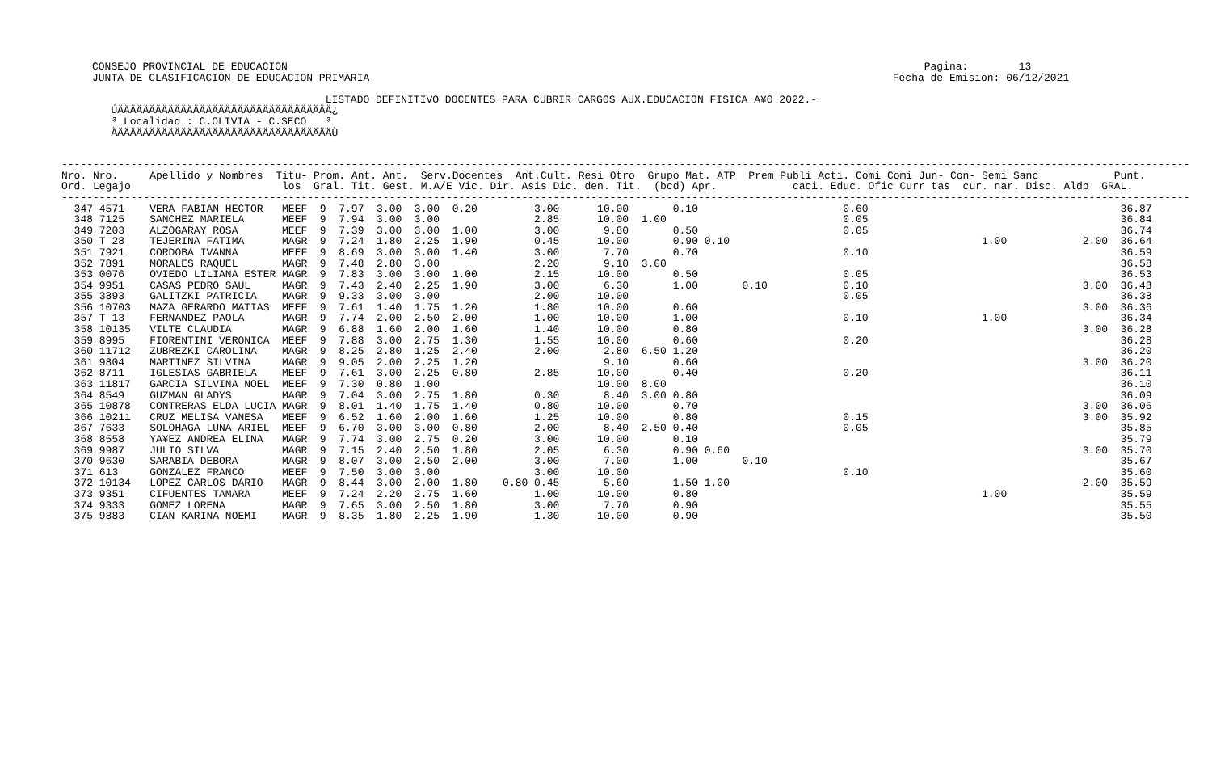CONSEJO PROVINCIAL DE EDUCACION                                                                                                     Pagina:        13
JUNTA DE CLASIFICACION DE EDUCACION PRIMARIA                                                                                   Fecha de Emision: 06/12/2021

                                     LISTADO DEFINITIVO DOCENTES PARA CUBRIR CARGOS AUX.EDUCACION FISICA A¥O 2022.-
   ÚÄÄÄÄÄÄÄÄÄÄÄÄÄÄÄÄÄÄÄÄÄÄÄÄÄÄÄÄÄÄÄÄÄÄ¿
   ³ Localidad : C.OLIVIA - C.SECO   ³
   ÀÄÄÄÄÄÄÄÄÄÄÄÄÄÄÄÄÄÄÄÄÄÄÄÄÄÄÄÄÄÄÄÄÄÄÙ
-----------------------------------------------------------------------------------------------------------------------------------------------------------------------------------
Nro. Nro.     Apellido y Nombres  Titu- Prom. Ant. Ant.  Serv.Docentes  Ant.Cult. Resi Otro  Grupo Mat. ATP  Prem Publi Acti. Comi Comi Jun- Con- Semi Sanc            Punt.
Ord. Legajo                        los  Gral. Tit. Gest. M.A/E Vic. Dir. Asis Dic. den. Tit.  (bcd) Apr.            caci. Educ. Ofic Curr tas  cur. nar. Disc. Aldp  GRAL.
-----------------------------------------------------------------------------------------------------------------------------------------------------------------------------------
  347 4571    VERA FABIAN HECTOR   MEEF  9  7.97  3.00  3.00  0.20         3.00      10.00       0.10                       0.60                                        36.87
  348 7125    SANCHEZ MARIELA      MEEF  9  7.94  3.00  3.00               2.85      10.00  1.00                            0.05                                        36.84
  349 7203    ALZOGARAY ROSA       MEEF  9  7.39  3.00  3.00  1.00         3.00       9.80       0.50                       0.05                                        36.74
  350 T 28    TEJERINA FATIMA      MAGR  9  7.24  1.80  2.25  1.90         0.45      10.00       0.90 0.10                                        1.00            2.00  36.64
  351 7921    CORDOBA IVANNA       MEEF  9  8.69  3.00  3.00  1.40         3.00       7.70       0.70                       0.10                                        36.59
  352 7891    MORALES RAQUEL       MAGR  9  7.48  2.80  3.00               2.20       9.10  3.00                                                                        36.58
  353 0076    OVIEDO LILIANA ESTER MAGR  9  7.83  3.00  3.00  1.00         2.15      10.00       0.50                       0.05                                        36.53
  354 9951    CASAS PEDRO SAUL     MAGR  9  7.43  2.40  2.25  1.90         3.00       6.30       1.00       0.10            0.10                                  3.00  36.48
  355 3893    GALITZKI PATRICIA    MAGR  9  9.33  3.00  3.00               2.00      10.00                                  0.05                                        36.38
  356 10703   MAZA GERARDO MATIAS  MEEF  9  7.61  1.40  1.75  1.20         1.80      10.00       0.60                                                             3.00  36.36
  357 T 13    FERNANDEZ PAOLA      MAGR  9  7.74  2.00  2.50  2.00         1.00      10.00       1.00                       0.10                  1.00                  36.34
  358 10135   VILTE CLAUDIA        MAGR  9  6.88  1.60  2.00  1.60         1.40      10.00       0.80                                                             3.00  36.28
  359 8995    FIORENTINI VERONICA  MEEF  9  7.88  3.00  2.75  1.30         1.55      10.00       0.60                       0.20                                        36.28
  360 11712   ZUBREZKI CAROLINA    MAGR  9  8.25  2.80  1.25  2.40         2.00       2.80  6.50 1.20                                                                   36.20
  361 9804    MARTINEZ SILVINA     MAGR  9  9.05  2.00  2.25  1.20                    9.10       0.60                                                             3.00  36.20
  362 8711    IGLESIAS GABRIELA    MEEF  9  7.61  3.00  2.25  0.80         2.85      10.00       0.40                       0.20                                        36.11
  363 11817   GARCIA SILVINA NOEL  MEEF  9  7.30  0.80  1.00                         10.00  8.00                                                                        36.10
  364 8549    GUZMAN GLADYS        MAGR  9  7.04  3.00  2.75  1.80         0.30       8.40  3.00 0.80                                                                   36.09
  365 10878   CONTRERAS ELDA LUCIA MAGR  9  8.01  1.40  1.75  1.40         0.80      10.00       0.70                                                             3.00  36.06
  366 10211   CRUZ MELISA VANESA   MEEF  9  6.52  1.60  2.00  1.60         1.25      10.00       0.80                       0.15                                  3.00  35.92
  367 7633    SOLOHAGA LUNA ARIEL  MEEF  9  6.70  3.00  3.00  0.80         2.00       8.40  2.50 0.40                       0.05                                        35.85
  368 8558    YA¥EZ ANDREA ELINA   MAGR  9  7.74  3.00  2.75  0.20         3.00      10.00       0.10                                                                   35.79
  369 9987    JULIO SILVA          MAGR  9  7.15  2.40  2.50  1.80         2.05       6.30       0.90 0.60                                                        3.00  35.70
  370 9630    SARABIA DEBORA       MAGR  9  8.07  3.00  2.50  2.00         3.00       7.00       1.00       0.10                                                        35.67
  371 613     GONZALEZ FRANCO      MEEF  9  7.50  3.00  3.00               3.00      10.00                                  0.10                                        35.60
  372 10134   LOPEZ CARLOS DARIO   MAGR  9  8.44  3.00  2.00  1.80    0.80 0.45       5.60       1.50 1.00                                                        2.00  35.59
  373 9351    CIFUENTES TAMARA     MEEF  9  7.24  2.20  2.75  1.60         1.00      10.00       0.80                                             1.00                  35.59
  374 9333    GOMEZ LORENA         MAGR  9  7.65  3.00  2.50  1.80         3.00       7.70       0.90                                                                   35.55
  375 9883    CIAN KARINA NOEMI    MAGR  9  8.35  1.80  2.25  1.90         1.30      10.00       0.90                                                                   35.50